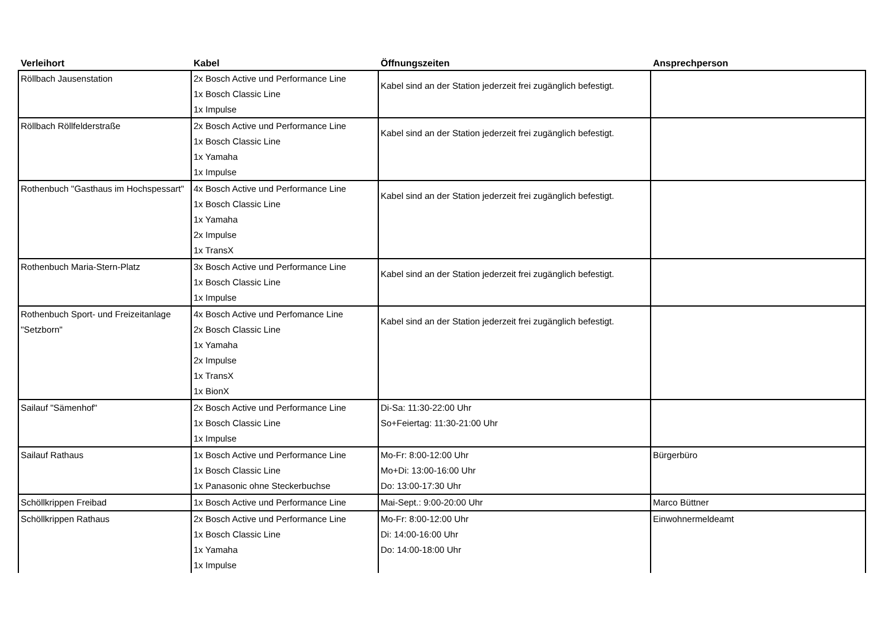| Verleihort | Kabel | Öffnungszeiten | Ansprechperson |
| --- | --- | --- | --- |
| Röllbach Jausenstation | 2x Bosch Active und Performance Line 1x Bosch Classic Line 1x Impulse | Kabel sind an der Station jederzeit frei zugänglich befestigt. | |
| Röllbach Röllfelderstraße | 2x Bosch Active und Performance Line 1x Bosch Classic Line 1x Yamaha 1x Impulse | Kabel sind an der Station jederzeit frei zugänglich befestigt. | |
| Rothenbuch "Gasthaus im Hochspessart" | 4x Bosch Active und Performance Line 1x Bosch Classic Line 1x Yamaha 2x Impulse 1x TransX | Kabel sind an der Station jederzeit frei zugänglich befestigt. | |
| Rothenbuch Maria-Stern-Platz | 3x Bosch Active und Performance Line 1x Bosch Classic Line 1x Impulse | Kabel sind an der Station jederzeit frei zugänglich befestigt. | |
| Rothenbuch Sport- und Freizeitanlage "Setzborn" | 4x Bosch Active und Perfomance Line 2x Bosch Classic Line 1x Yamaha 2x Impulse 1x TransX 1x BionX | Kabel sind an der Station jederzeit frei zugänglich befestigt. | |
| Sailauf "Sämenhof" | 2x Bosch Active und Performance Line 1x Bosch Classic Line 1x Impulse | Di-Sa: 11:30-22:00 Uhr So+Feiertag: 11:30-21:00 Uhr | |
| Sailauf Rathaus | 1x Bosch Active und Performance Line 1x Bosch Classic Line 1x Panasonic ohne Steckerbuchse | Mo-Fr: 8:00-12:00 Uhr Mo+Di: 13:00-16:00 Uhr Do: 13:00-17:30 Uhr | Bürgerbüro |
| Schöllkrippen Freibad | 1x Bosch Active und Performance Line | Mai-Sept.: 9:00-20:00 Uhr | Marco Büttner |
| Schöllkrippen Rathaus | 2x Bosch Active und Performance Line 1x Bosch Classic Line 1x Yamaha 1x Impulse | Mo-Fr: 8:00-12:00 Uhr Di: 14:00-16:00 Uhr Do: 14:00-18:00 Uhr | Einwohnermeldeamt |